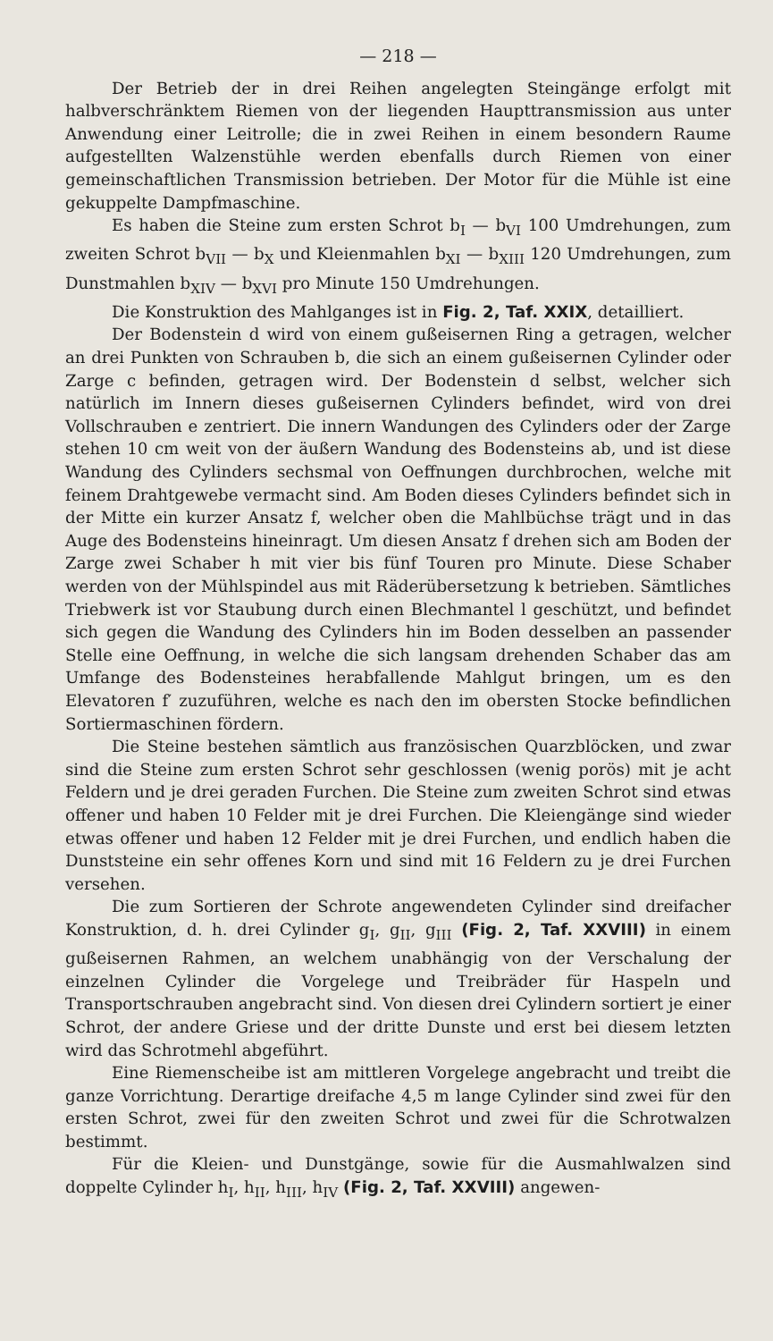— 218 —
Der Betrieb der in drei Reihen angelegten Steingänge erfolgt mit halbverschränktem Riemen von der liegenden Haupttransmission aus unter Anwendung einer Leitrolle; die in zwei Reihen in einem besondern Raume aufgestellten Walzenstühle werden ebenfalls durch Riemen von einer gemeinschaftlichen Transmission betrieben. Der Motor für die Mühle ist eine gekuppelte Dampfmaschine.
Es haben die Steine zum ersten Schrot b<sub>I</sub> — b<sub>VI</sub> 100 Umdrehungen, zum zweiten Schrot b<sub>VII</sub> — b<sub>X</sub> und Kleienmahlen b<sub>XI</sub> — b<sub>XIII</sub> 120 Umdrehungen, zum Dunstmahlen b<sub>XIV</sub> — b<sub>XVI</sub> pro Minute 150 Umdrehungen.
Die Konstruktion des Mahlganges ist in Fig. 2, Taf. XXIX, detailliert.
Der Bodenstein d wird von einem gußeisernen Ring a getragen, welcher an drei Punkten von Schrauben b, die sich an einem gußeisernen Cylinder oder Zarge c befinden, getragen wird. Der Bodenstein d selbst, welcher sich natürlich im Innern dieses gußeisernen Cylinders befindet, wird von drei Vollschrauben e zentriert. Die innern Wandungen des Cylinders oder der Zarge stehen 10 cm weit von der äußern Wandung des Bodensteins ab, und ist diese Wandung des Cylinders sechsmal von Oeffnungen durchbrochen, welche mit feinem Drahtgewebe vermacht sind. Am Boden dieses Cylinders befindet sich in der Mitte ein kurzer Ansatz f, welcher oben die Mahlbüchse trägt und in das Auge des Bodensteins hineinragt. Um diesen Ansatz f drehen sich am Boden der Zarge zwei Schaber h mit vier bis fünf Touren pro Minute. Diese Schaber werden von der Mühlspindel aus mit Räderübersetzung k betrieben. Sämtliches Triebwerk ist vor Staubung durch einen Blechmantel l geschützt, und befindet sich gegen die Wandung des Cylinders hin im Boden desselben an passender Stelle eine Oeffnung, in welche die sich langsam drehenden Schaber das am Umfange des Bodensteines herabfallende Mahlgut bringen, um es den Elevatoren f′ zuzuführen, welche es nach den im obersten Stocke befindlichen Sortiermaschinen fördern.
Die Steine bestehen sämtlich aus französischen Quarzblöcken, und zwar sind die Steine zum ersten Schrot sehr geschlossen (wenig porös) mit je acht Feldern und je drei geraden Furchen. Die Steine zum zweiten Schrot sind etwas offener und haben 10 Felder mit je drei Furchen. Die Kleiengänge sind wieder etwas offener und haben 12 Felder mit je drei Furchen, und endlich haben die Dunststeine ein sehr offenes Korn und sind mit 16 Feldern zu je drei Furchen versehen.
Die zum Sortieren der Schrote angewendeten Cylinder sind dreifacher Konstruktion, d. h. drei Cylinder g<sub>I</sub>, g<sub>II</sub>, g<sub>III</sub> (Fig. 2, Taf. XXVIII) in einem gußeisernen Rahmen, an welchem unabhängig von der Verschalung der einzelnen Cylinder die Vorgelege und Treibräder für Haspeln und Transportschrauben angebracht sind. Von diesen drei Cylindern sortiert je einer Schrot, der andere Griese und der dritte Dunste und erst bei diesem letzten wird das Schrotmehl abgeführt.
Eine Riemenscheibe ist am mittleren Vorgelege angebracht und treibt die ganze Vorrichtung. Derartige dreifache 4,5 m lange Cylinder sind zwei für den ersten Schrot, zwei für den zweiten Schrot und zwei für die Schrotwalzen bestimmt.
Für die Kleien- und Dunstgänge, sowie für die Ausmahlwalzen sind doppelte Cylinder h<sub>I</sub>, h<sub>II</sub>, h<sub>III</sub>, h<sub>IV</sub> (Fig. 2, Taf. XXVIII) angewen-